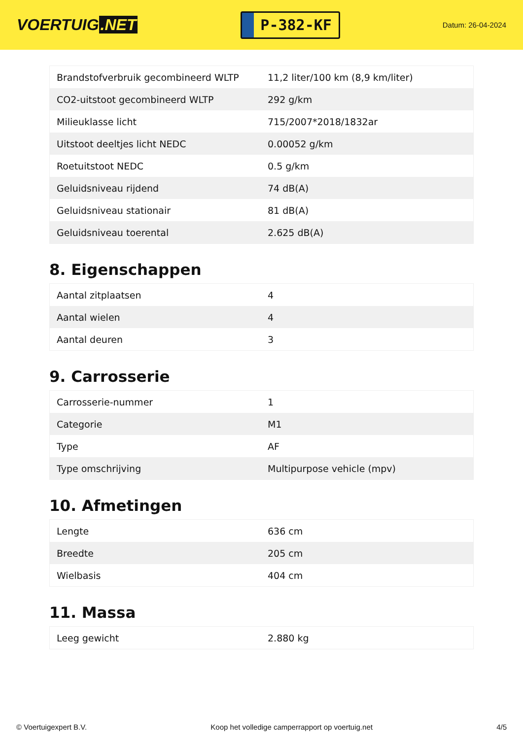VOERTUIG.NET
P-382-KF
Datum: 26-04-2024
| Brandstofverbruik gecombineerd WLTP | 11,2 liter/100 km (8,9 km/liter) |
| CO2-uitstoot gecombineerd WLTP | 292 g/km |
| Milieuklasse licht | 715/2007*2018/1832ar |
| Uitstoot deeltjes licht NEDC | 0.00052 g/km |
| Roetuitstoot NEDC | 0.5 g/km |
| Geluidsniveau rijdend | 74 dB(A) |
| Geluidsniveau stationair | 81 dB(A) |
| Geluidsniveau toerental | 2.625 dB(A) |
8. Eigenschappen
| Aantal zitplaatsen | 4 |
| Aantal wielen | 4 |
| Aantal deuren | 3 |
9. Carrosserie
| Carrosserie-nummer | 1 |
| Categorie | M1 |
| Type | AF |
| Type omschrijving | Multipurpose vehicle (mpv) |
10. Afmetingen
| Lengte | 636 cm |
| Breedte | 205 cm |
| Wielbasis | 404 cm |
11. Massa
| Leeg gewicht | 2.880 kg |
© Voertuigexpert B.V. Koop het volledige camperrapport op voertuig.net 4/5